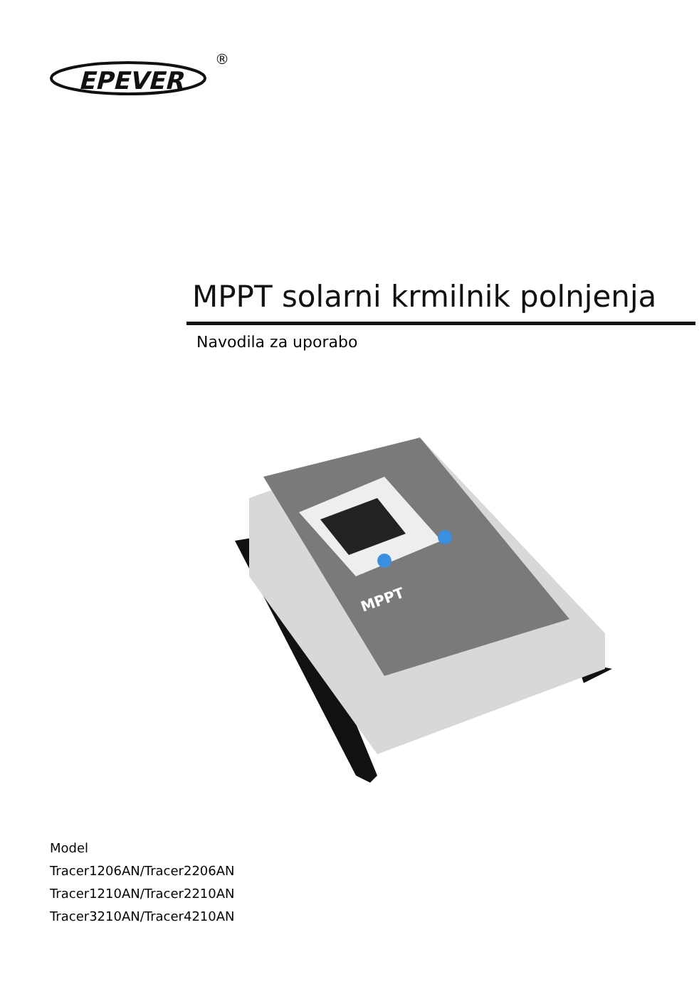EPEVER
®
MPPT solarni krmilnik polnjenja
Navodila za uporabo
MPPT
Model
Tracer1206AN/Tracer2206AN
Tracer1210AN/Tracer2210AN
Tracer3210AN/Tracer4210AN